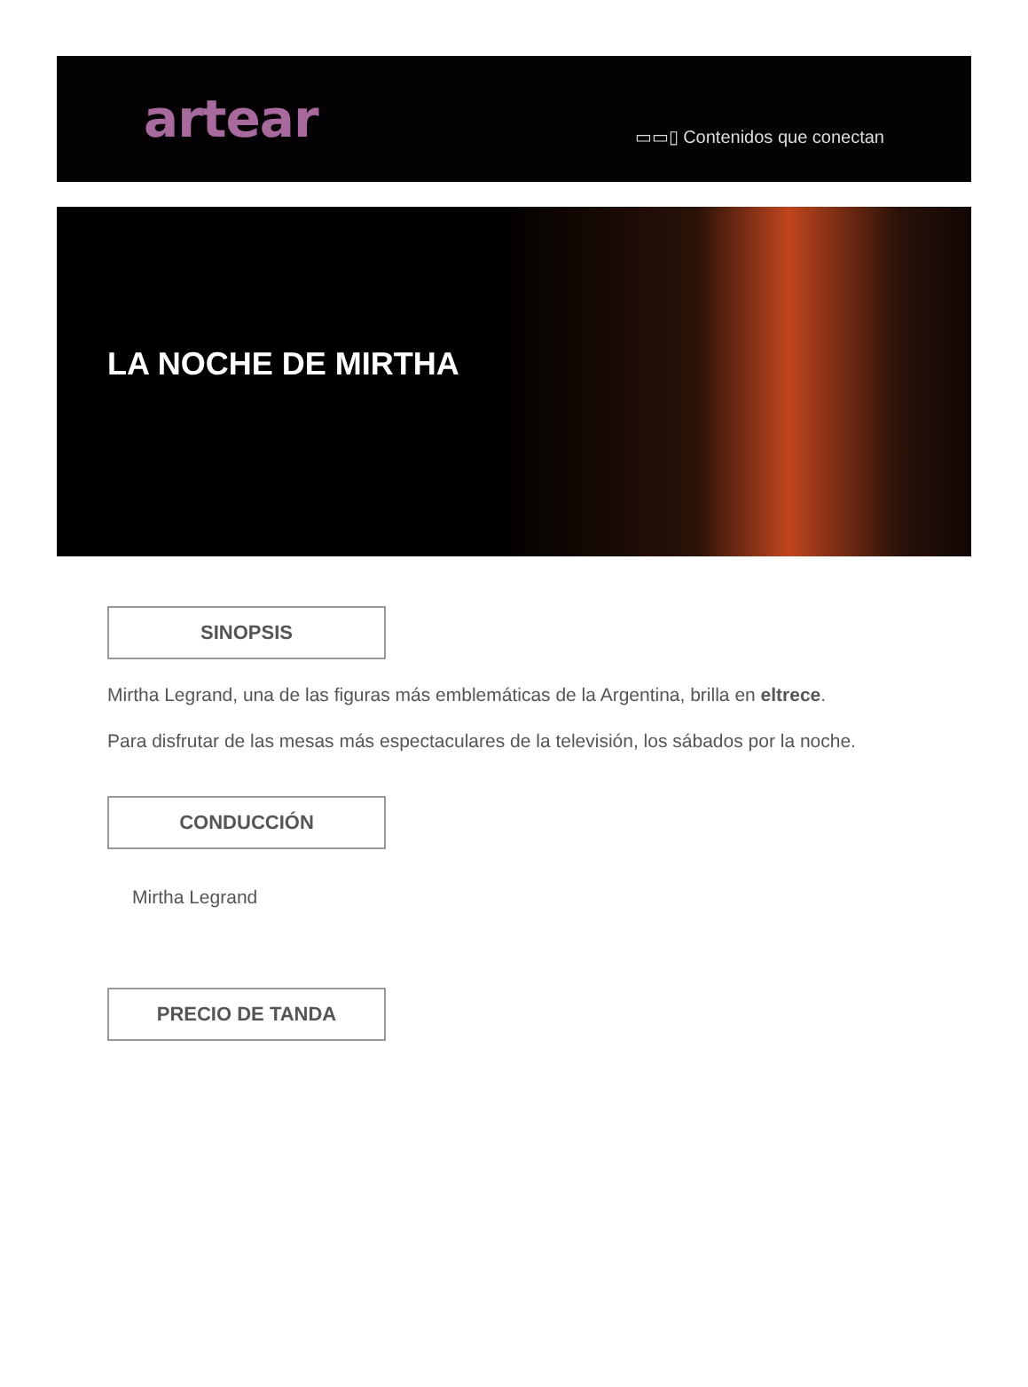artear
▭▭▯ Contenidos que conectan
LA NOCHE DE MIRTHA
SINOPSIS
Mirtha Legrand, una de las figuras más emblemáticas de la Argentina, brilla en eltrece.
Para disfrutar de las mesas más espectaculares de la televisión, los sábados por la noche.
CONDUCCIÓN
Mirtha Legrand
PRECIO DE TANDA